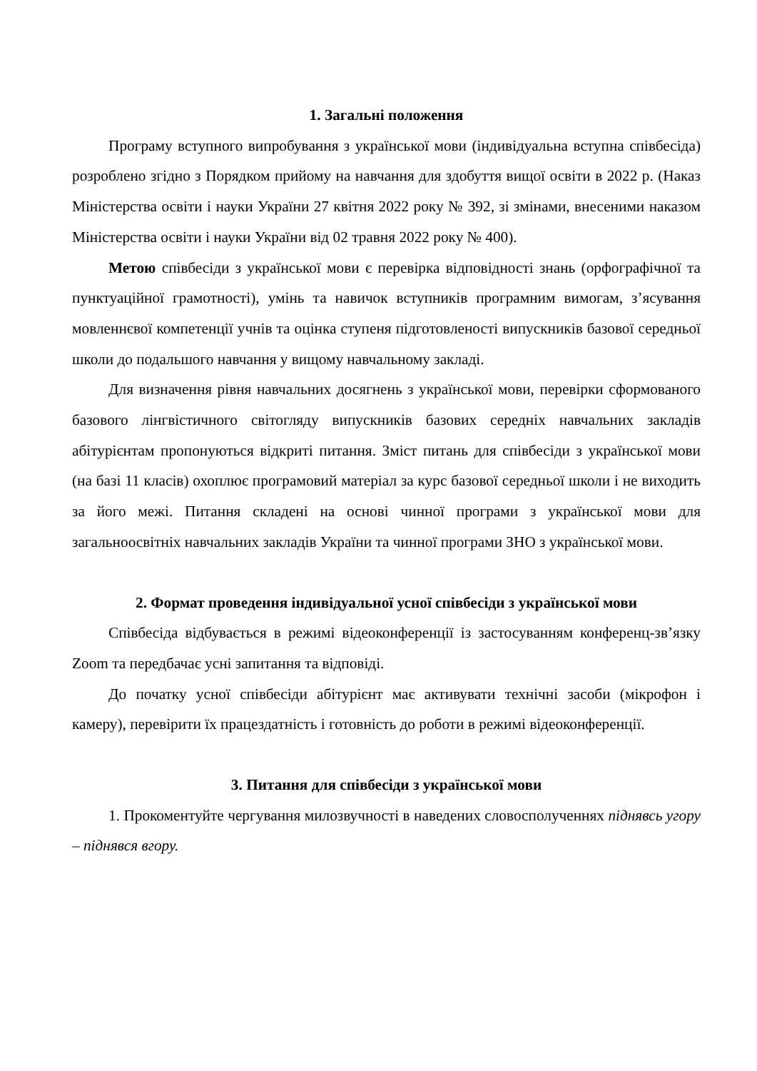1. Загальні положення
Програму вступного випробування з української мови (індивідуальна вступна співбесіда) розроблено згідно з Порядком прийому на навчання для здобуття вищої освіти в 2022 р. (Наказ Міністерства освіти і науки України 27 квітня 2022 року № 392, зі змінами, внесеними наказом Міністерства освіти і науки України від 02 травня 2022 року № 400).
Метою співбесіди з української мови є перевірка відповідності знань (орфографічної та пунктуаційної грамотності), умінь та навичок вступників програмним вимогам, з’ясування мовленнєвої компетенції учнів та оцінка ступеня підготовленості випускників базової середньої школи до подальшого навчання у вищому навчальному закладі.
Для визначення рівня навчальних досягнень з української мови, перевірки сформованого базового лінгвістичного світогляду випускників базових середніх навчальних закладів абітурієнтам пропонуються відкриті питання. Зміст питань для співбесіди з української мови (на базі 11 класів) охоплює програмовий матеріал за курс базової середньої школи і не виходить за його межі. Питання складені на основі чинної програми з української мови для загальноосвітніх навчальних закладів України та чинної програми ЗНО з української мови.
2. Формат проведення індивідуальної усної співбесіди з української мови
Співбесіда відбувається в режимі відеоконференції із застосуванням конференц-зв’язку Zoom та передбачає усні запитання та відповіді.
До початку усної співбесіди абітурієнт має активувати технічні засоби (мікрофон і камеру), перевірити їх працездатність і готовність до роботи в режимі відеоконференції.
3. Питання для співбесіди з української мови
1. Прокоментуйте чергування милозвучності в наведених словосполученнях піднявсь угору – піднявся вгору.